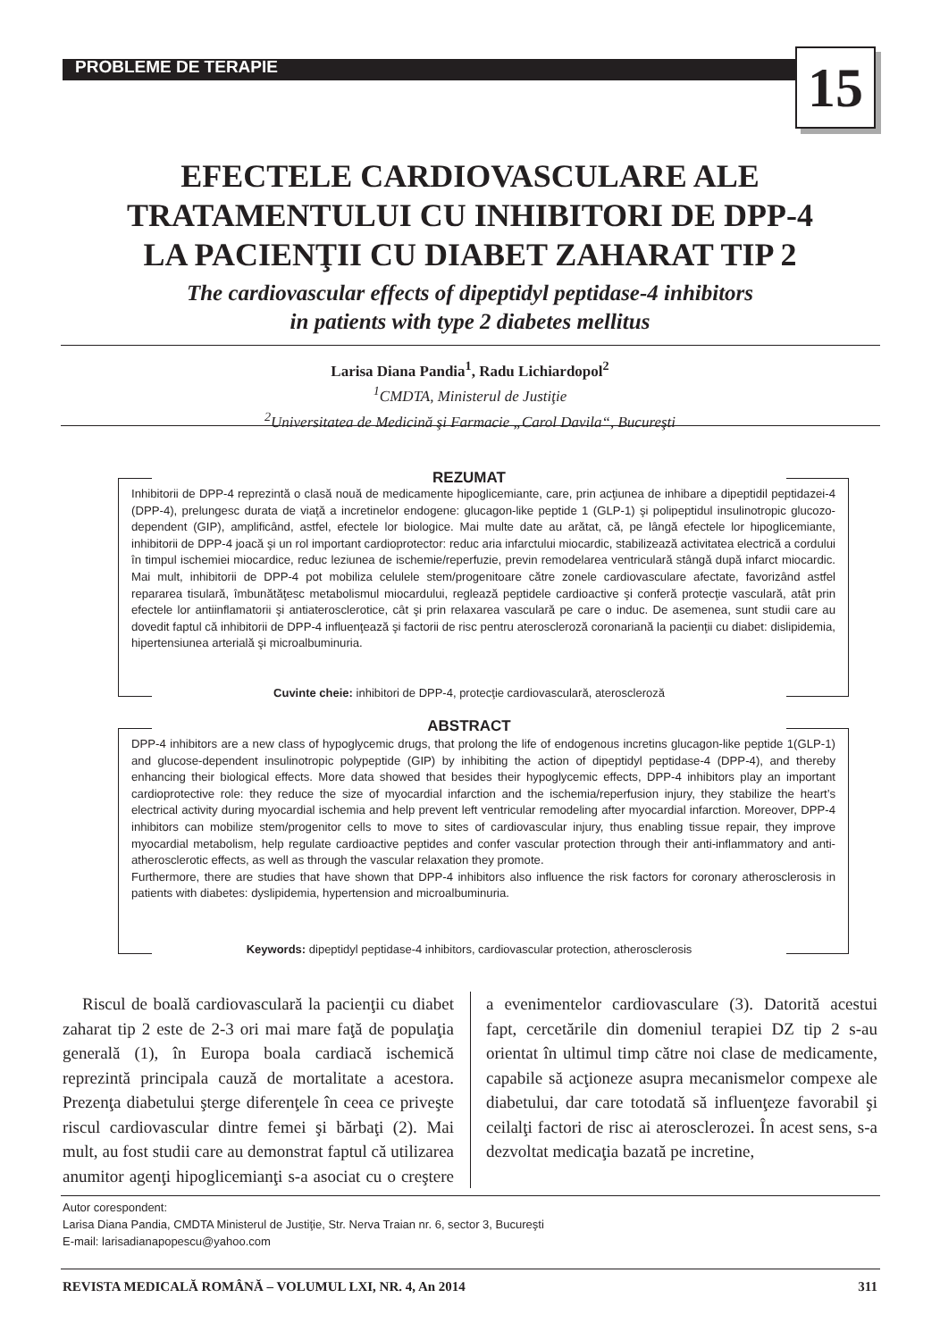PROBLEME DE TERAPIE 15
EFECTELE CARDIOVASCULARE ALE
TRATAMENTULUI CU INHIBITORI DE DPP-4
LA PACIENŢII CU DIABET ZAHARAT TIP 2
The cardiovascular effects of dipeptidyl peptidase-4 inhibitors
in patients with type 2 diabetes mellitus
Larisa Diana Pandia<sup>1</sup>, Radu Lichiardopol<sup>2</sup>
<sup>1</sup> CMDTA, Ministerul de Justiţie
<sup>2</sup> Universitatea de Medicină şi Farmacie „Carol Davila“, Bucureşti
Inhibitorii de DPP-4 reprezintă o clasă nouă de medicamente hipoglicemiante, care, prin acţiunea de inhibare a dipeptidil peptidazei-4 (DPP-4), prelungesc durata de viaţă a incretinelor endogene: glucagon-like peptide 1 (GLP-1) şi polipeptidul insulinotropic glucozo-dependent (GIP), amplificând, astfel, efectele lor biologice. Mai multe date au arătat, că, pe lângă efectele lor hipoglicemiante, inhibitorii de DPP-4 joacă şi un rol important cardioprotector: reduc aria infarctului miocardic, stabilizează activitatea electrică a cordului în timpul ischemiei miocardice, reduc leziunea de ischemie/reperfuzie, previn remodelarea ventriculară stângă după infarct miocardic. Mai mult, inhibitorii de DPP-4 pot mobiliza celulele stem/progenitoare către zonele cardiovasculare afectate, favorizând astfel repararea tisulară, îmbunătăţesc metabolismul miocardului, reglează peptidele cardioactive şi conferă protecţie vasculară, atât prin efectele lor antiinflamatorii şi antiaterosclerotice, cât şi prin relaxarea vasculară pe care o induc. De asemenea, sunt studii care au dovedit faptul că inhibitorii de DPP-4 influenţează şi factorii de risc pentru ateroscleroză coronariană la pacienţii cu diabet: dislipidemia, hipertensiunea arterială şi microalbuminuria.
REZUMAT
Cuvinte cheie: inhibitori de DPP-4, protecţie cardiovasculară, ateroscleroză
DPP-4 inhibitors are a new class of hypoglycemic drugs, that prolong the life of endogenous incretins glucagon-like peptide 1(GLP-1) and glucose-dependent insulinotropic polypeptide (GIP) by inhibiting the action of dipeptidyl peptidase-4 (DPP-4), and thereby enhancing their biological effects. More data showed that besides their hypoglycemic effects, DPP-4 inhibitors play an important cardioprotective role: they reduce the size of myocardial infarction and the ischemia/reperfusion injury, they stabilize the heart’s electrical activity during myocardial ischemia and help prevent left ventricular remodeling after myocardial infarction. Moreover, DPP-4 inhibitors can mobilize stem/progenitor cells to move to sites of cardiovascular injury, thus enabling tissue repair, they improve myocardial metabolism, help regulate cardioactive peptides and confer vascular protection through their anti-inflammatory and anti-atherosclerotic effects, as well as through the vascular relaxation they promote.
Furthermore, there are studies that have shown that DPP-4 inhibitors also influence the risk factors for coronary atherosclerosis in patients with diabetes: dyslipidemia, hypertension and microalbuminuria.
ABSTRACT
Keywords: dipeptidyl peptidase-4 inhibitors, cardiovascular protection, atherosclerosis
Riscul de boală cardiovasculară la pacienţii cu diabet zaharat tip 2 este de 2-3 ori mai mare faţă de populaţia generală (1), în Europa boala cardiacă ischemică reprezintă principala cauză de mortalitate a acestora. Prezenţa diabetului şterge diferenţele în ceea ce priveşte riscul cardiovascular dintre femei şi bărbaţi (2). Mai mult, au fost studii care au demonstrat faptul că utilizarea anumitor agenţi hipoglicemianţi s-a asociat cu o creştere a evenimentelor cardiovasculare (3). Datorită acestui fapt, cercetările din domeniul terapiei DZ tip 2 s-au orientat în ultimul timp către noi clase de medicamente, capabile să acţioneze asupra mecanismelor compexe ale diabetului, dar care totodată să influenţeze favorabil şi ceilalţi factori de risc ai aterosclerozei. În acest sens, s-a dezvoltat medicaţia bazată pe incretine,
Autor corespondent:
Larisa Diana Pandia, CMDTA Ministerul de Justiţie, Str. Nerva Traian nr. 6, sector 3, Bucureşti
E-mail: larisadianapopescu@yahoo.com
REVISTA MEDICALĂ ROMÂNĂ – VOLUMUL LXI, NR. 4, An 2014 311